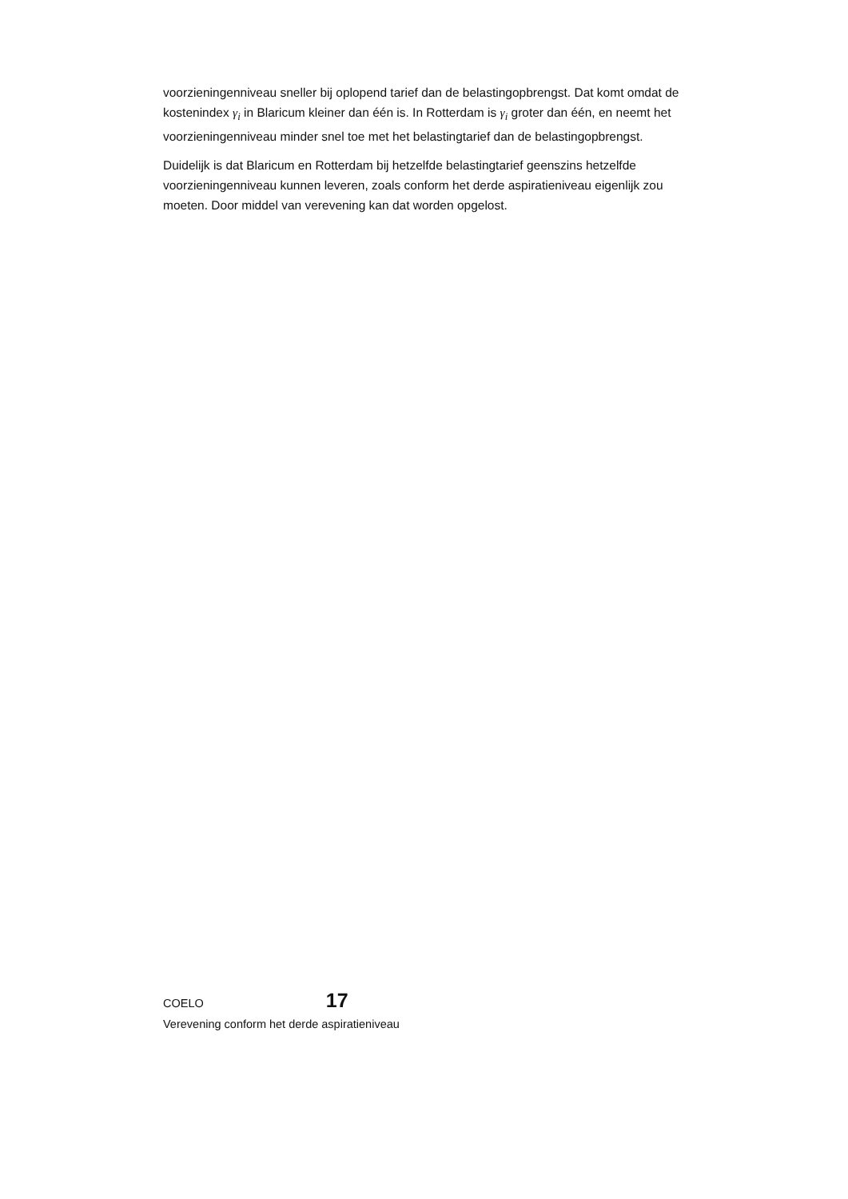voorzieningenniveau sneller bij oplopend tarief dan de belastingopbrengst. Dat komt omdat de kostenindex γ<sub>i</sub> in Blaricum kleiner dan één is. In Rotterdam is γ<sub>i</sub> groter dan één, en neemt het voorzieningenniveau minder snel toe met het belastingtarief dan de belastingopbrengst.
Duidelijk is dat Blaricum en Rotterdam bij hetzelfde belastingtarief geenszins hetzelfde voorzieningenniveau kunnen leveren, zoals conform het derde aspiratieniveau eigenlijk zou moeten. Door middel van verevening kan dat worden opgelost.
COELO 17
Verevening conform het derde aspiratieniveau